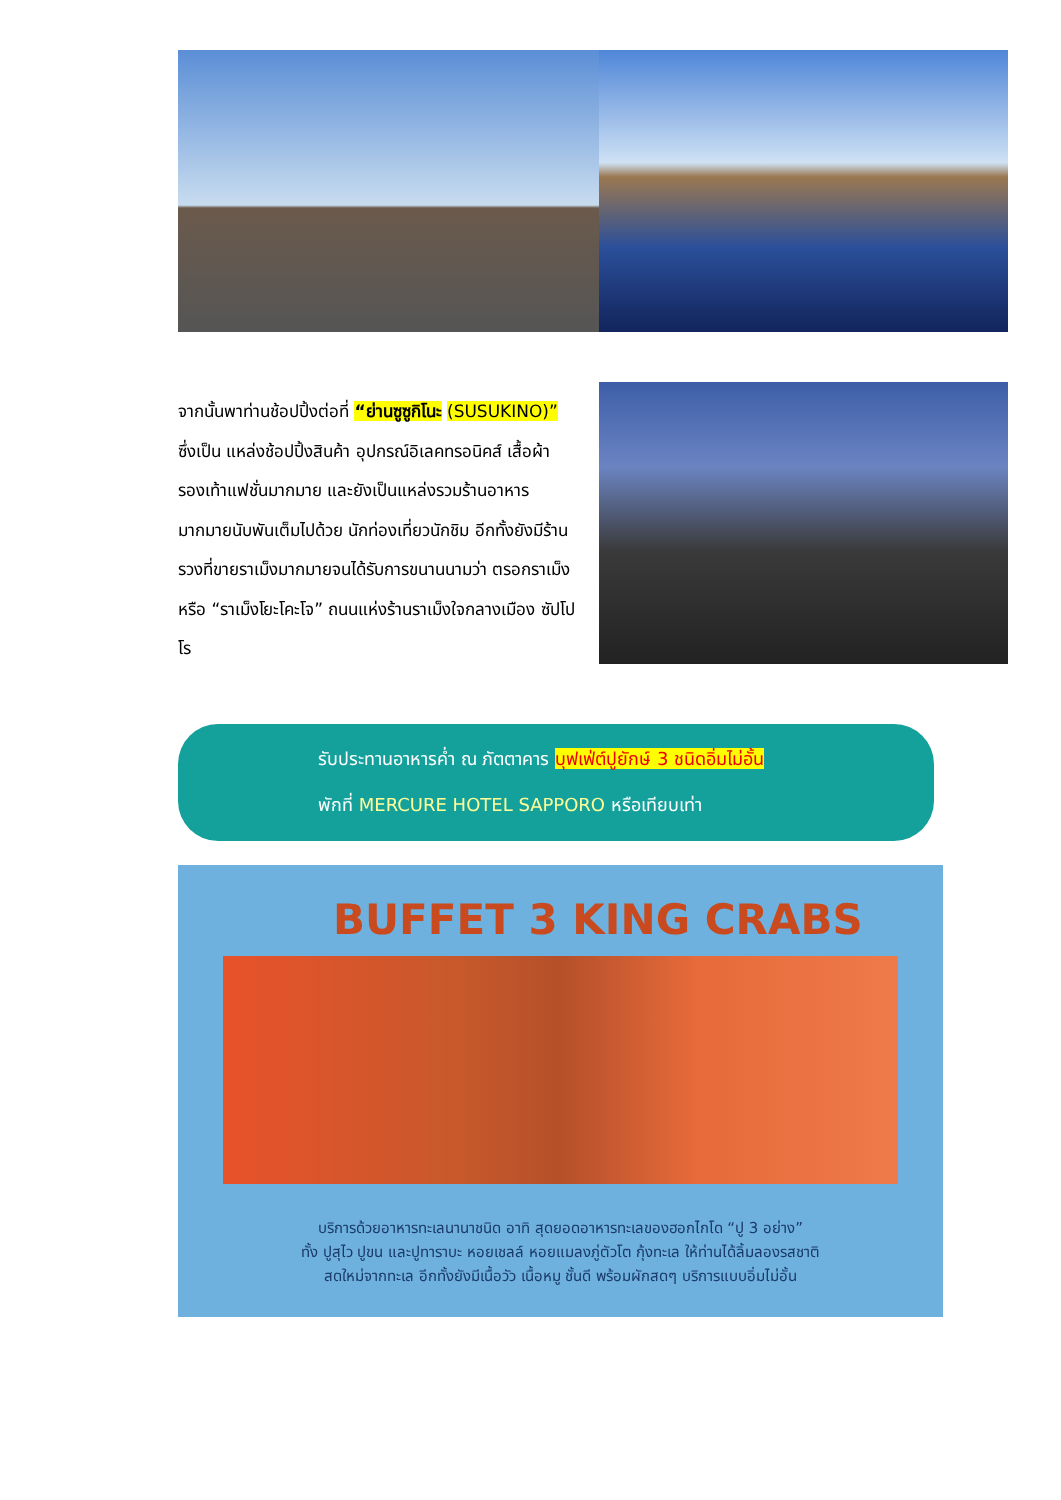จากนั้นพาท่านช้อปปิ้งต่อที่ “ย่านซูซูกิโนะ (SUSUKINO)” ซึ่งเป็น แหล่งช้อปปิ้งสินค้า อุปกรณ์อิเลคทรอนิคส์ เสื้อผ้า รองเท้าแฟชั่นมากมาย และยังเป็นแหล่งรวมร้านอาหารมากมายนับพันเต็มไปด้วย นักท่องเที่ยวนักชิม อีกทั้งยังมีร้านรวงที่ขายราเม็งมากมายจนได้รับการขนานนามว่า ตรอกราเม็ง หรือ “ราเม็งโยะโคะโจ” ถนนแห่งร้านราเม็งใจกลางเมือง ซัปโปโร
รับประทานอาหารค่ำ ณ ภัตตาคาร บุฟเฟ่ต์ปูยักษ์ 3 ชนิดอิ่มไม่อั้น
พักที่ MERCURE HOTEL SAPPORO หรือเทียบเท่า
BUFFET 3 KING CRABS
บริการด้วยอาหารทะเลนานาชนิด อาทิ สุดยอดอาหารทะเลของฮอกไกโด “ปู 3 อย่าง”
ทั้ง ปูสุไว ปูขน และปูทาราบะ หอยเชลล์ หอยแมลงภู่ตัวโต กุ้งทะเล ให้ท่านได้ลิ้มลองรสชาติ
สดใหม่จากทะเล อีกทั้งยังมีเนื้อวัว เนื้อหมู ชั้นดี พร้อมผักสดๆ บริการแบบอิ่มไม่อั้น